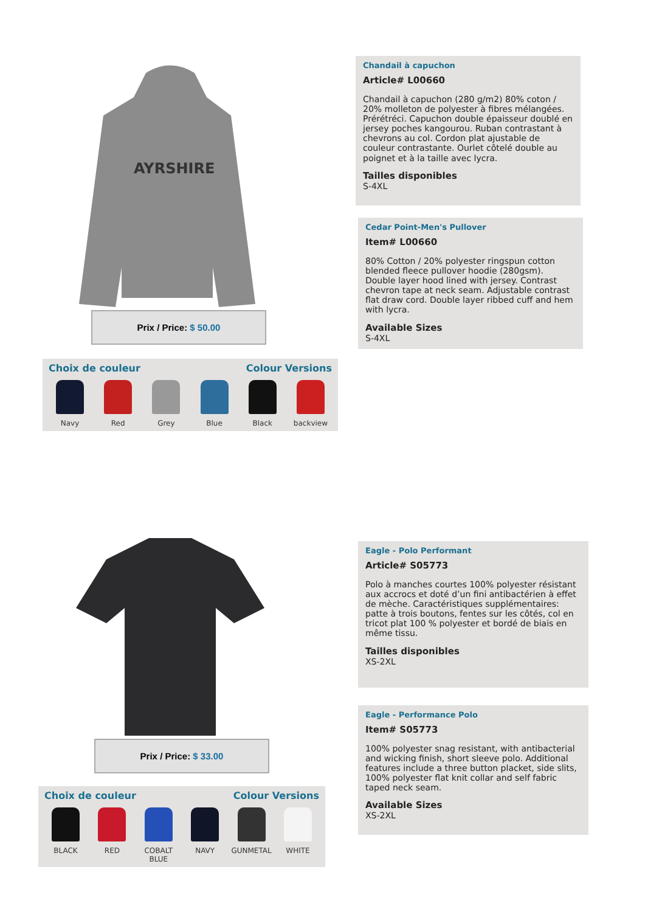AYRSHIRE
Prix / Price: $ 50.00
Choix de couleur Colour Versions
Navy Red Grey Blue Black backview
Chandail à capuchon
Article# L00660
Chandail à capuchon (280 g/m2) 80% coton / 20% molleton de polyester à fibres mélangées. Prérétréci. Capuchon double épaisseur doublé en jersey poches kangourou. Ruban contrastant à chevrons au col. Cordon plat ajustable de couleur contrastante. Ourlet côtelé double au poignet et à la taille avec lycra.
Tailles disponibles
S-4XL
Cedar Point-Men's Pullover
Item# L00660
80% Cotton / 20% polyester ringspun cotton blended fleece pullover hoodie (280gsm). Double layer hood lined with jersey. Contrast chevron tape at neck seam. Adjustable contrast flat draw cord. Double layer ribbed cuff and hem with lycra.
Available Sizes
S-4XL
Prix / Price: $ 33.00
Choix de couleur Colour Versions
BLACK RED COBALT BLUE
NAVY GUNMETAL WHITE
Eagle - Polo Performant
Article# S05773
Polo à manches courtes 100% polyester résistant aux accrocs et doté d’un fini antibactérien à effet de mèche. Caractéristiques supplémentaires: patte à trois boutons, fentes sur les côtés, col en tricot plat 100 % polyester et bordé de biais en même tissu.
Tailles disponibles
XS-2XL
Eagle - Performance Polo
Item# S05773
100% polyester snag resistant, with antibacterial and wicking finish, short sleeve polo. Additional features include a three button placket, side slits, 100% polyester flat knit collar and self fabric taped neck seam.
Available Sizes
XS-2XL